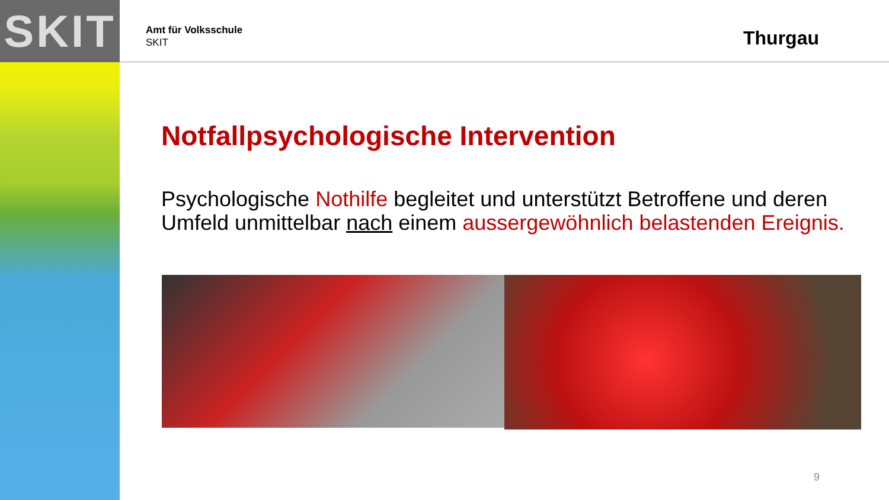SKIT Thurgau
Amt für Volksschule
SKIT
Notfallpsychologische Intervention
Psychologische Nothilfe begleitet und unterstützt Betroffene und deren Umfeld unmittelbar nach einem aussergewöhnlich belastenden Ereignis.
9